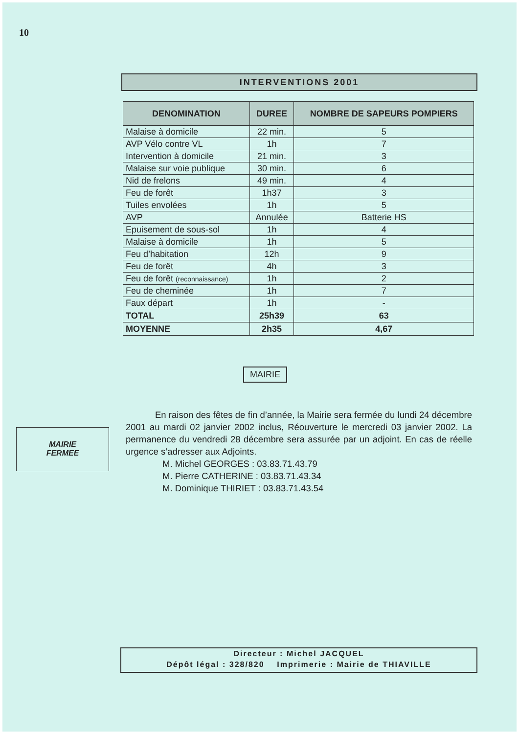10
INTERVENTIONS 2001
| DENOMINATION | DUREE | NOMBRE DE SAPEURS POMPIERS |
| --- | --- | --- |
| Malaise à domicile | 22 min. | 5 |
| AVP Vélo contre VL | 1h | 7 |
| Intervention à domicile | 21 min. | 3 |
| Malaise sur voie publique | 30 min. | 6 |
| Nid de frelons | 49 min. | 4 |
| Feu de forêt | 1h37 | 3 |
| Tuiles envolées | 1h | 5 |
| AVP | Annulée | Batterie HS |
| Epuisement de sous-sol | 1h | 4 |
| Malaise à domicile | 1h | 5 |
| Feu d’habitation | 12h | 9 |
| Feu de forêt | 4h | 3 |
| Feu de forêt (reconnaissance) | 1h | 2 |
| Feu de cheminée | 1h | 7 |
| Faux départ | 1h | - |
| TOTAL | 25h39 | 63 |
| MOYENNE | 2h35 | 4,67 |
MAIRIE
MAIRIE
FERMEE
En raison des fêtes de fin d’année, la Mairie sera fermée du lundi 24 décembre 2001 au mardi 02 janvier 2002 inclus, Réouverture le mercredi 03 janvier 2002. La permanence du vendredi 28 décembre sera assurée par un adjoint. En cas de réelle urgence s’adresser aux Adjoints.
M. Michel GEORGES : 03.83.71.43.79
M. Pierre CATHERINE : 03.83.71.43.34
M. Dominique THIRIET : 03.83.71.43.54
Directeur : Michel JACQUEL
Dépôt légal : 328/820 Imprimerie : Mairie de THIAVILLE